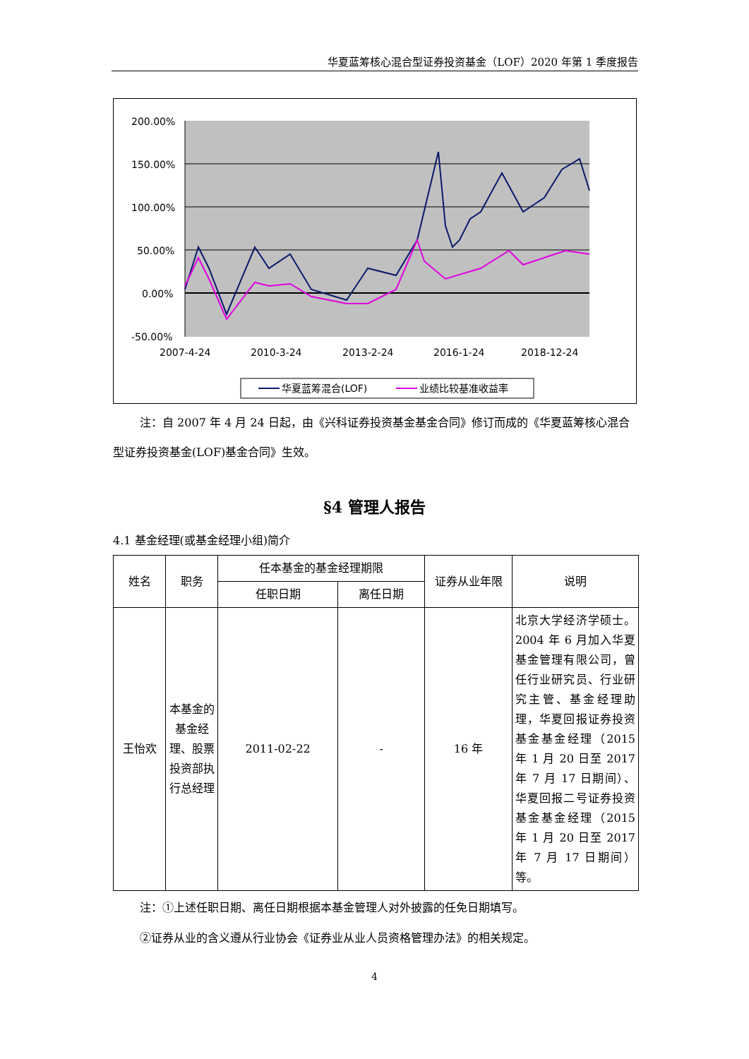华夏蓝筹核心混合型证券投资基金（LOF）2020 年第 1 季度报告
200.00%
150.00%
100.00%
50.00%
0.00%
-50.00%
2007-4-24
2010-3-24
2013-2-24
2016-1-24
2018-12-24
华夏蓝筹混合(LOF)
业绩比较基准收益率
注：自 2007 年 4 月 24 日起，由《兴科证券投资基金基金合同》修订而成的《华夏蓝筹核心混合型证券投资基金(LOF)基金合同》生效。
§4 管理人报告
4.1 基金经理(或基金经理小组)简介
| 姓名 | 职务 | 任本基金的基金经理期限 | | 证券从业年限 | 说明 |
| --- | --- | --- | --- | --- | --- |
| | | 任职日期 | 离任日期 | | |
| 王怡欢 | 本基金的基金经理、股票投资部执行总经理 | 2011-02-22 | - | 16 年 | 北京大学经济学硕士。2004 年 6 月加入华夏基金管理有限公司，曾任行业研究员、行业研究主管、基金经理助理，华夏回报证券投资基金基金经理（2015 年 1 月 20 日至 2017 年 7 月 17 日期间）、华夏回报二号证券投资基金基金经理（2015 年 1 月 20 日至 2017 年 7 月 17 日期间）等。 |
注：①上述任职日期、离任日期根据本基金管理人对外披露的任免日期填写。
②证券从业的含义遵从行业协会《证券业从业人员资格管理办法》的相关规定。
4